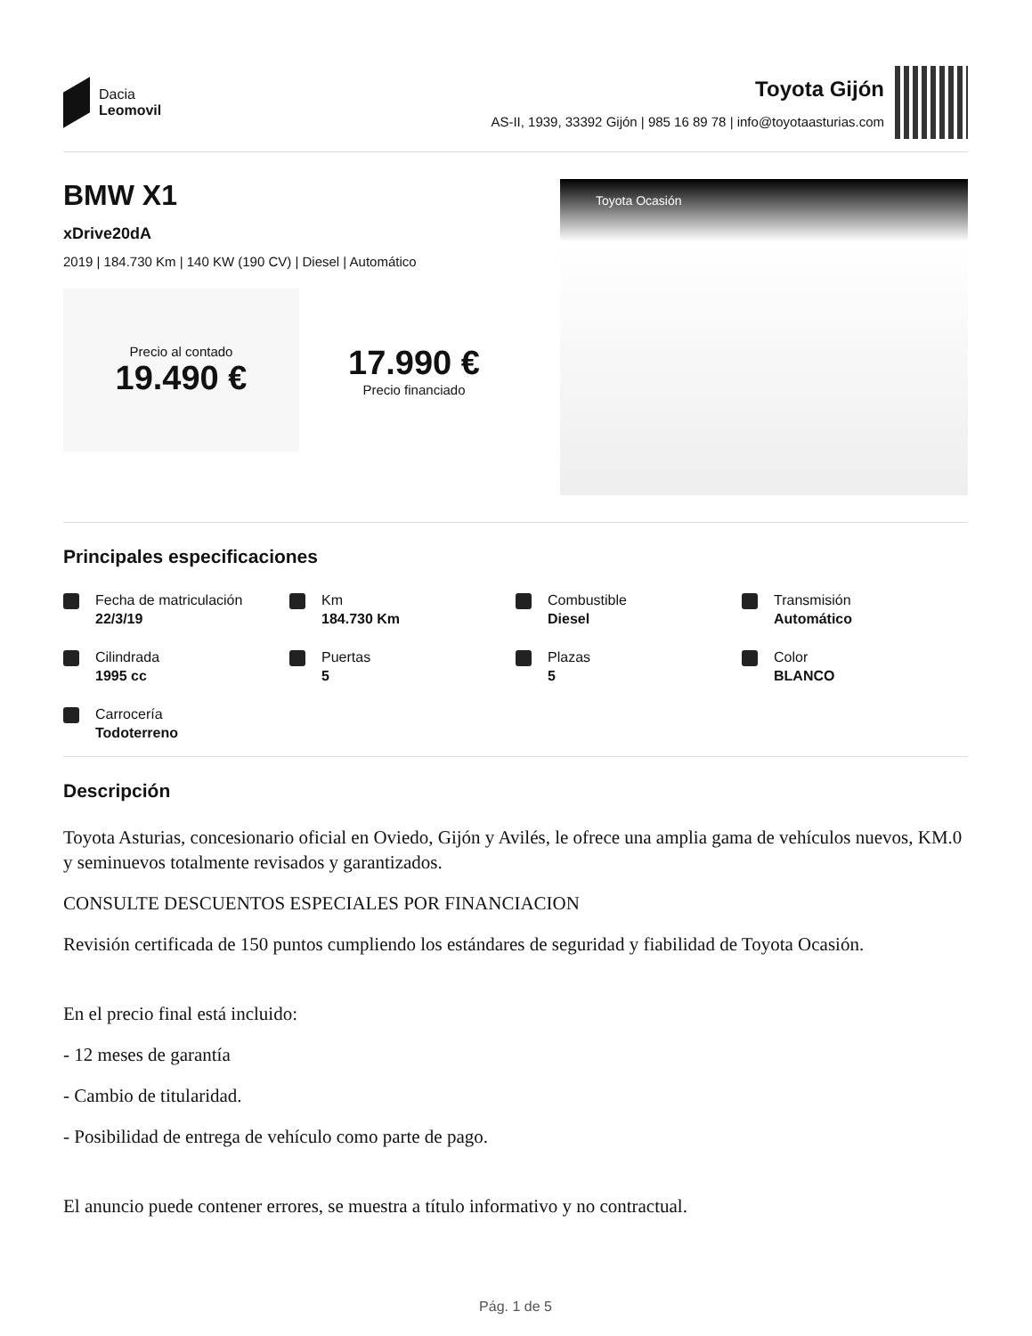Dacia
Leomovil
Toyota Gijón
AS-II, 1939, 33392 Gijón | 985 16 89 78 | info@toyotaasturias.com
BMW X1
xDrive20dA
2019 | 184.730 Km | 140 KW (190 CV) | Diesel | Automático
Precio al contado
19.490 €
17.990 €
Precio financiado
Toyota Ocasión
Principales especificaciones
Fecha de matriculación
22/3/19
Km
184.730 Km
Combustible
Diesel
Transmisión
Automático
Cilindrada
1995 cc
Puertas
5
Plazas
5
Color
BLANCO
Carrocería
Todoterreno
Descripción
Toyota Asturias, concesionario oficial en Oviedo, Gijón y Avilés, le ofrece una amplia gama de vehículos nuevos, KM.0 y seminuevos totalmente revisados y garantizados.
CONSULTE DESCUENTOS ESPECIALES POR FINANCIACION
Revisión certificada de 150 puntos cumpliendo los estándares de seguridad y fiabilidad de Toyota Ocasión.
En el precio final está incluido:
- 12 meses de garantía
- Cambio de titularidad.
- Posibilidad de entrega de vehículo como parte de pago.
El anuncio puede contener errores, se muestra a título informativo y no contractual.
Pág. 1 de 5